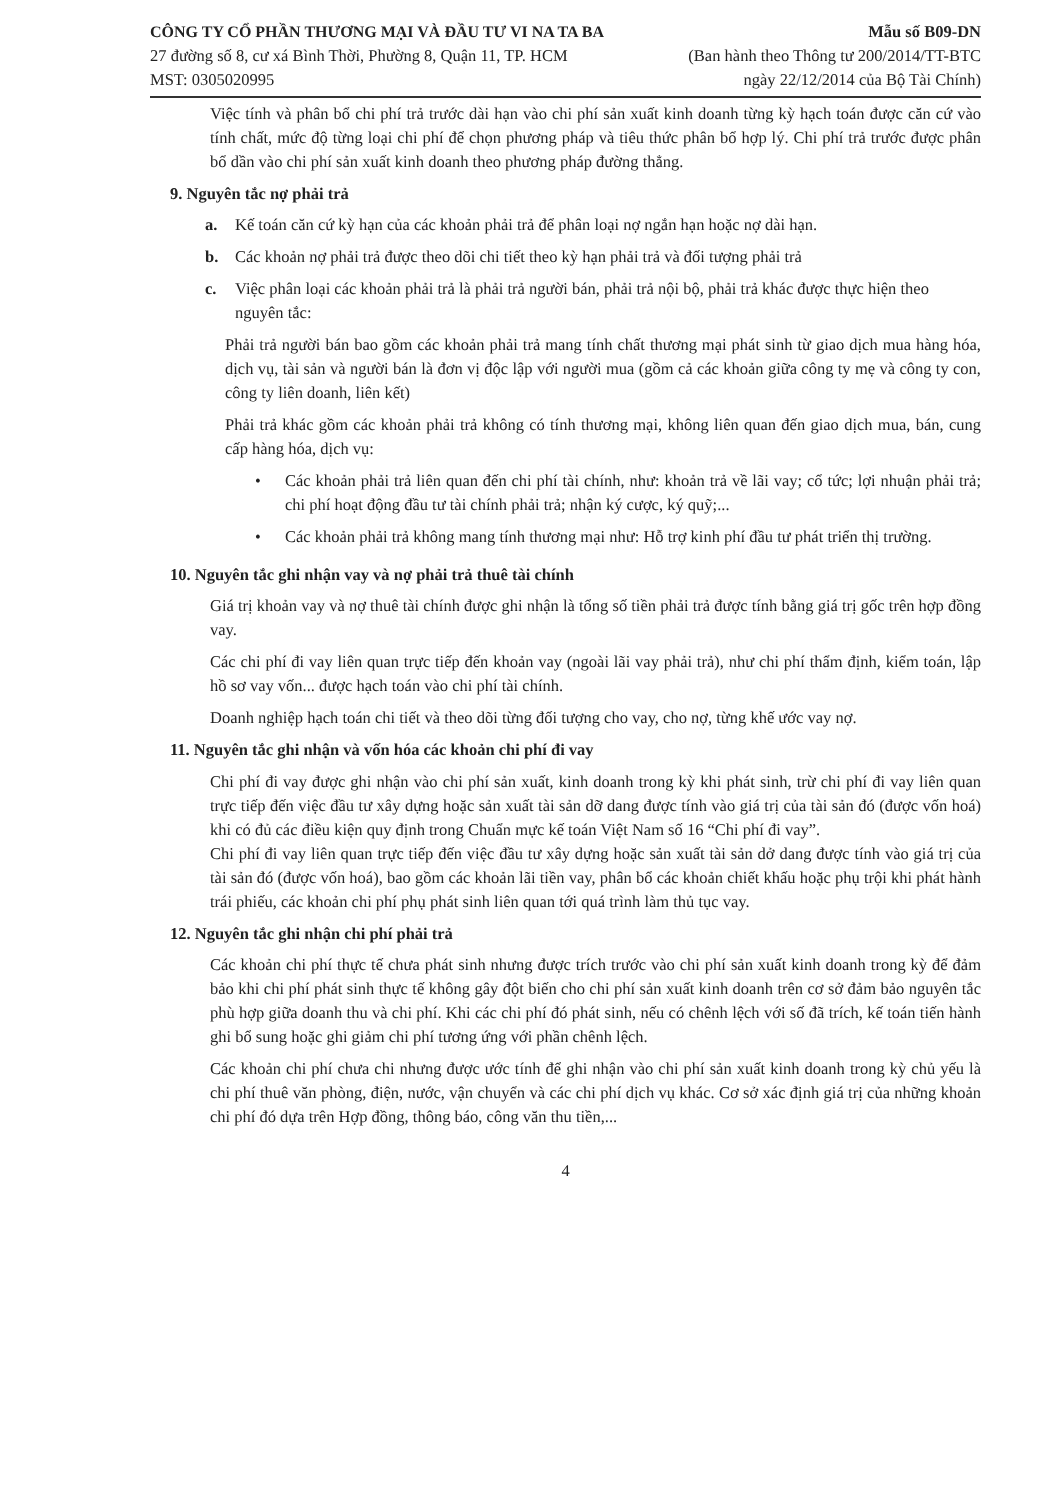CÔNG TY CỔ PHẦN THƯƠNG MẠI VÀ ĐẦU TƯ VI NA TA BA
27 đường số 8, cư xá Bình Thời, Phường 8, Quận 11, TP. HCM
MST: 0305020995
Mẫu số B09-DN
(Ban hành theo Thông tư 200/2014/TT-BTC
ngày 22/12/2014 của Bộ Tài Chính)
Việc tính và phân bổ chi phí trả trước dài hạn vào chi phí sản xuất kinh doanh từng kỳ hạch toán được căn cứ vào tính chất, mức độ từng loại chi phí để chọn phương pháp và tiêu thức phân bổ hợp lý. Chi phí trả trước được phân bổ dần vào chi phí sản xuất kinh doanh theo phương pháp đường thẳng.
9. Nguyên tắc nợ phải trả
a. Kế toán căn cứ kỳ hạn của các khoản phải trả để phân loại nợ ngắn hạn hoặc nợ dài hạn.
b. Các khoản nợ phải trả được theo dõi chi tiết theo kỳ hạn phải trả và đối tượng phải trả
c. Việc phân loại các khoản phải trả là phải trả người bán, phải trả nội bộ, phải trả khác được thực hiện theo nguyên tắc:
Phải trả người bán bao gồm các khoản phải trả mang tính chất thương mại phát sinh từ giao dịch mua hàng hóa, dịch vụ, tài sản và người bán là đơn vị độc lập với người mua (gồm cả các khoản giữa công ty mẹ và công ty con, công ty liên doanh, liên kết)
Phải trả khác gồm các khoản phải trả không có tính thương mại, không liên quan đến giao dịch mua, bán, cung cấp hàng hóa, dịch vụ:
• Các khoản phải trả liên quan đến chi phí tài chính, như: khoản trả về lãi vay; cổ tức; lợi nhuận phải trả; chi phí hoạt động đầu tư tài chính phải trả; nhận ký cược, ký quỹ;...
• Các khoản phải trả không mang tính thương mại như: Hỗ trợ kinh phí đầu tư phát triển thị trường.
10. Nguyên tắc ghi nhận vay và nợ phải trả thuê tài chính
Giá trị khoản vay và nợ thuê tài chính được ghi nhận là tổng số tiền phải trả được tính bằng giá trị gốc trên hợp đồng vay.
Các chi phí đi vay liên quan trực tiếp đến khoản vay (ngoài lãi vay phải trả), như chi phí thẩm định, kiểm toán, lập hồ sơ vay vốn... được hạch toán vào chi phí tài chính.
Doanh nghiệp hạch toán chi tiết và theo dõi từng đối tượng cho vay, cho nợ, từng khế ước vay nợ.
11. Nguyên tắc ghi nhận và vốn hóa các khoản chi phí đi vay
Chi phí đi vay được ghi nhận vào chi phí sản xuất, kinh doanh trong kỳ khi phát sinh, trừ chi phí đi vay liên quan trực tiếp đến việc đầu tư xây dựng hoặc sản xuất tài sản dỡ dang được tính vào giá trị của tài sản đó (được vốn hoá) khi có đủ các điều kiện quy định trong Chuẩn mực kế toán Việt Nam số 16 “Chi phí đi vay”.
Chi phí đi vay liên quan trực tiếp đến việc đầu tư xây dựng hoặc sản xuất tài sản dở dang được tính vào giá trị của tài sản đó (được vốn hoá), bao gồm các khoản lãi tiền vay, phân bổ các khoản chiết khấu hoặc phụ trội khi phát hành trái phiếu, các khoản chi phí phụ phát sinh liên quan tới quá trình làm thủ tục vay.
12. Nguyên tắc ghi nhận chi phí phải trả
Các khoản chi phí thực tế chưa phát sinh nhưng được trích trước vào chi phí sản xuất kinh doanh trong kỳ để đảm bảo khi chi phí phát sinh thực tế không gây đột biến cho chi phí sản xuất kinh doanh trên cơ sở đảm bảo nguyên tắc phù hợp giữa doanh thu và chi phí. Khi các chi phí đó phát sinh, nếu có chênh lệch với số đã trích, kế toán tiến hành ghi bổ sung hoặc ghi giảm chi phí tương ứng với phần chênh lệch.
Các khoản chi phí chưa chi nhưng được ước tính để ghi nhận vào chi phí sản xuất kinh doanh trong kỳ chủ yếu là chi phí thuê văn phòng, điện, nước, vận chuyển và các chi phí dịch vụ khác. Cơ sở xác định giá trị của những khoản chi phí đó dựa trên Hợp đồng, thông báo, công văn thu tiền,...
4